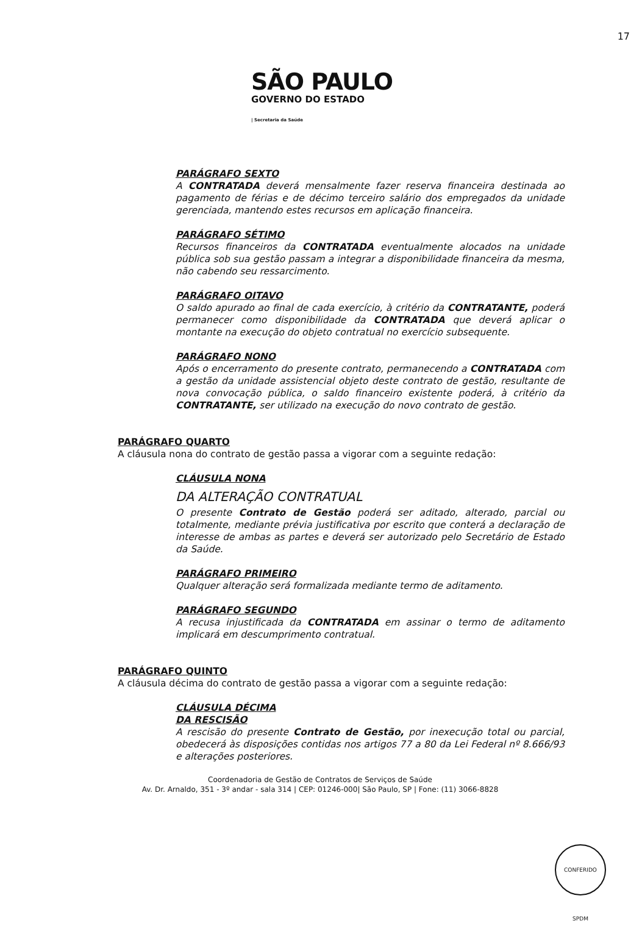17
SÃO PAULO
GOVERNO DO ESTADO
| Secretaria da Saúde
PARÁGRAFO SEXTO
A CONTRATADA deverá mensalmente fazer reserva financeira destinada ao pagamento de férias e de décimo terceiro salário dos empregados da unidade gerenciada, mantendo estes recursos em aplicação financeira.
PARÁGRAFO SÉTIMO
Recursos financeiros da CONTRATADA eventualmente alocados na unidade pública sob sua gestão passam a integrar a disponibilidade financeira da mesma, não cabendo seu ressarcimento.
PARÁGRAFO OITAVO
O saldo apurado ao final de cada exercício, à critério da CONTRATANTE, poderá permanecer como disponibilidade da CONTRATADA que deverá aplicar o montante na execução do objeto contratual no exercício subsequente.
PARÁGRAFO NONO
Após o encerramento do presente contrato, permanecendo a CONTRATADA com a gestão da unidade assistencial objeto deste contrato de gestão, resultante de nova convocação pública, o saldo financeiro existente poderá, à critério da CONTRATANTE, ser utilizado na execução do novo contrato de gestão.
PARÁGRAFO QUARTO
A cláusula nona do contrato de gestão passa a vigorar com a seguinte redação:
CLÁUSULA NONA
DA ALTERAÇÃO CONTRATUAL
O presente Contrato de Gestão poderá ser aditado, alterado, parcial ou totalmente, mediante prévia justificativa por escrito que conterá a declaração de interesse de ambas as partes e deverá ser autorizado pelo Secretário de Estado da Saúde.
PARÁGRAFO PRIMEIRO
Qualquer alteração será formalizada mediante termo de aditamento.
PARÁGRAFO SEGUNDO
A recusa injustificada da CONTRATADA em assinar o termo de aditamento implicará em descumprimento contratual.
PARÁGRAFO QUINTO
A cláusula décima do contrato de gestão passa a vigorar com a seguinte redação:
CLÁUSULA DÉCIMA
DA RESCISÃO
A rescisão do presente Contrato de Gestão, por inexecução total ou parcial, obedecerá às disposições contidas nos artigos 77 a 80 da Lei Federal nº 8.666/93 e alterações posteriores.
Coordenadoria de Gestão de Contratos de Serviços de Saúde
Av. Dr. Arnaldo, 351 - 3º andar - sala 314 | CEP: 01246-000| São Paulo, SP | Fone: (11) 3066-8828
CONFERIDO SPDM